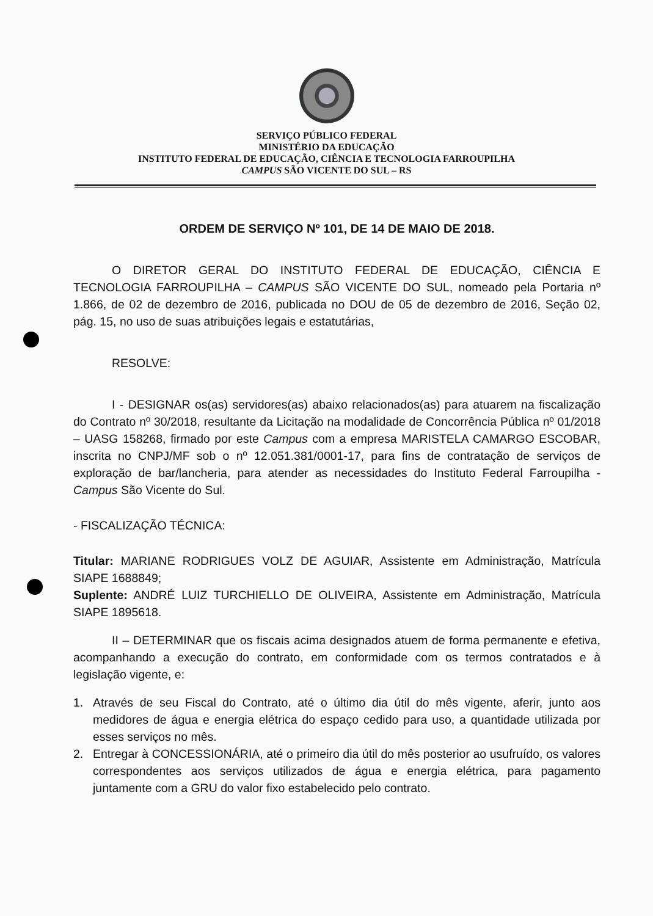SERVIÇO PÚBLICO FEDERAL
MINISTÉRIO DA EDUCAÇÃO
INSTITUTO FEDERAL DE EDUCAÇÃO, CIÊNCIA E TECNOLOGIA FARROUPILHA
CAMPUS SÃO VICENTE DO SUL – RS
ORDEM DE SERVIÇO Nº 101, DE 14 DE MAIO DE 2018.
O DIRETOR GERAL DO INSTITUTO FEDERAL DE EDUCAÇÃO, CIÊNCIA E TECNOLOGIA FARROUPILHA – CAMPUS SÃO VICENTE DO SUL, nomeado pela Portaria nº 1.866, de 02 de dezembro de 2016, publicada no DOU de 05 de dezembro de 2016, Seção 02, pág. 15, no uso de suas atribuições legais e estatutárias,
RESOLVE:
I - DESIGNAR os(as) servidores(as) abaixo relacionados(as) para atuarem na fiscalização do Contrato nº 30/2018, resultante da Licitação na modalidade de Concorrência Pública nº 01/2018 – UASG 158268, firmado por este Campus com a empresa MARISTELA CAMARGO ESCOBAR, inscrita no CNPJ/MF sob o nº 12.051.381/0001-17, para fins de contratação de serviços de exploração de bar/lancheria, para atender as necessidades do Instituto Federal Farroupilha - Campus São Vicente do Sul.
- FISCALIZAÇÃO TÉCNICA:
Titular: MARIANE RODRIGUES VOLZ DE AGUIAR, Assistente em Administração, Matrícula SIAPE 1688849;
Suplente: ANDRÉ LUIZ TURCHIELLO DE OLIVEIRA, Assistente em Administração, Matrícula SIAPE 1895618.
II – DETERMINAR que os fiscais acima designados atuem de forma permanente e efetiva, acompanhando a execução do contrato, em conformidade com os termos contratados e à legislação vigente, e:
1. Através de seu Fiscal do Contrato, até o último dia útil do mês vigente, aferir, junto aos medidores de água e energia elétrica do espaço cedido para uso, a quantidade utilizada por esses serviços no mês.
2. Entregar à CONCESSIONÁRIA, até o primeiro dia útil do mês posterior ao usufruído, os valores correspondentes aos serviços utilizados de água e energia elétrica, para pagamento juntamente com a GRU do valor fixo estabelecido pelo contrato.